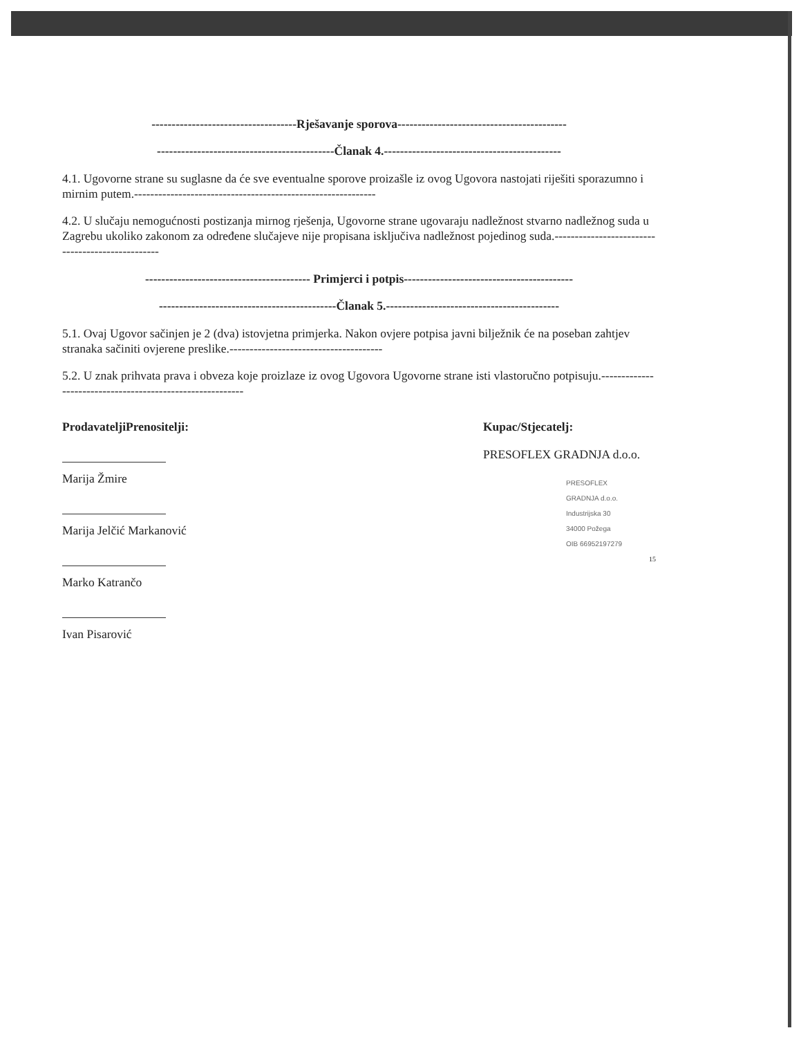------------------------------------Rješavanje sporova------------------------------------------
--------------------------------------------Članak 4.--------------------------------------------
4.1. Ugovorne strane su suglasne da će sve eventualne sporove proizašle iz ovog Ugovora nastojati riješiti sporazumno i mirnim putem.------------------------------------------------------------
4.2. U slučaju nemogućnosti postizanja mirnog rješenja, Ugovorne strane ugovaraju nadležnost stvarno nadležnog suda u Zagrebu ukoliko zakonom za određene slučajeve nije propisana isključiva nadležnost pojedinog suda.-------------------------------------------------
----------------------------------------- Primjerci i potpis------------------------------------------
--------------------------------------------Članak 5.-------------------------------------------
5.1. Ovaj Ugovor sačinjen je 2 (dva) istovjetna primjerka. Nakon ovjere potpisa javni bilježnik će na poseban zahtjev stranaka sačiniti ovjerene preslike.--------------------------------------
5.2. U znak prihvata prava i obveza koje proizlaze iz ovog Ugovora Ugovorne strane isti vlastoručno potpisuju.----------------------------------------------------------
ProdavateljiPrenositelji:
Marija Žmire
Marija Jelčić Markanović
Marko Katrančo
Ivan Pisarović
Kupac/Stjecatelj:
PRESOFLEX GRADNJA d.o.o.
PRESOFLEX
GRADNJA d.o.o.
Industrijska 30
34000 Požega
OIB 66952197279
15